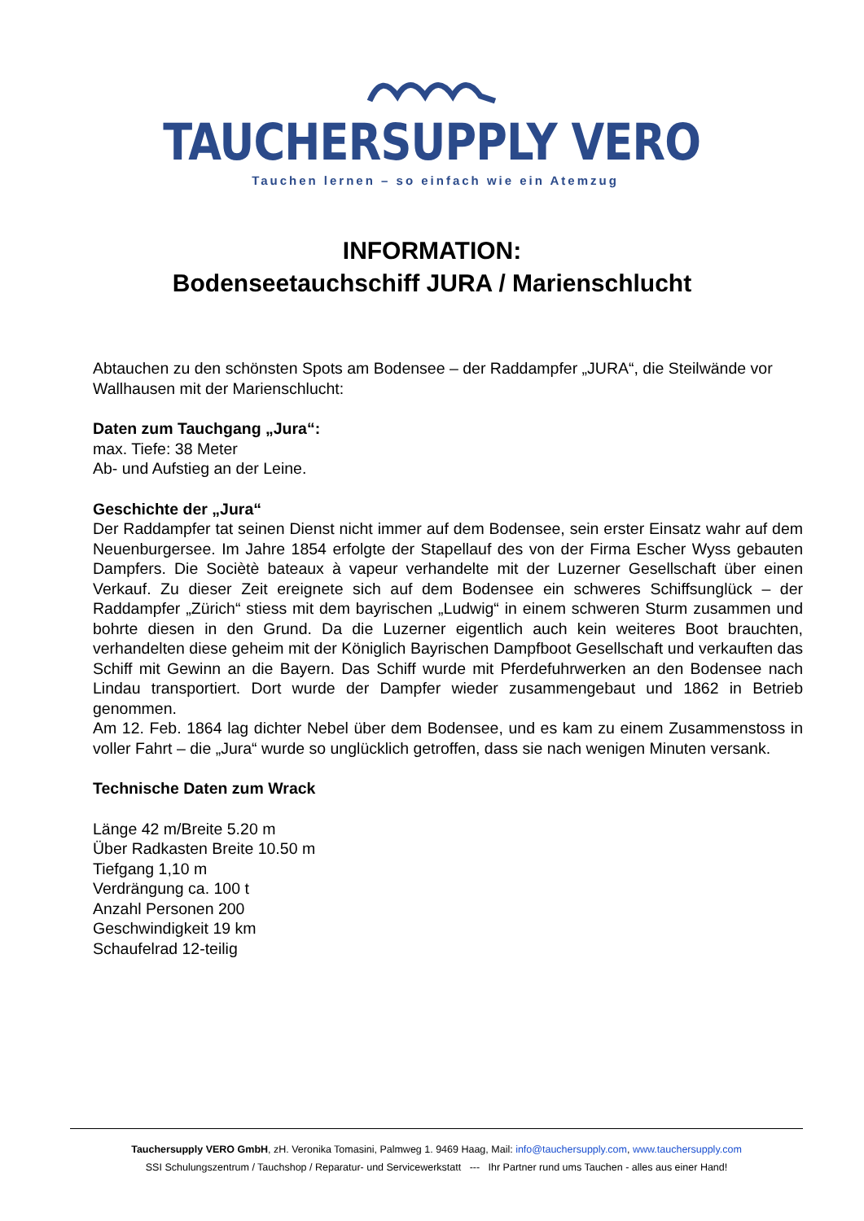TAUCHERSUPPLY VERO
Tauchen lernen – so einfach wie ein Atemzug
INFORMATION:
Bodenseetauchschiff JURA / Marienschlucht
Abtauchen zu den schönsten Spots am Bodensee – der Raddampfer „JURA“, die Steilwände vor Wallhausen mit der Marienschlucht:
Daten zum Tauchgang „Jura“:
max. Tiefe: 38 Meter
Ab- und Aufstieg an der Leine.
Geschichte der „Jura“
Der Raddampfer tat seinen Dienst nicht immer auf dem Bodensee, sein erster Einsatz wahr auf dem Neuenburgersee. Im Jahre 1854 erfolgte der Stapellauf des von der Firma Escher Wyss gebauten Dampfers. Die Sociètè bateaux à vapeur verhandelte mit der Luzerner Gesellschaft über einen Verkauf. Zu dieser Zeit ereignete sich auf dem Bodensee ein schweres Schiffsunglück – der Raddampfer „Zürich“ stiess mit dem bayrischen „Ludwig“ in einem schweren Sturm zusammen und bohrte diesen in den Grund. Da die Luzerner eigentlich auch kein weiteres Boot brauchten, verhandelten diese geheim mit der Königlich Bayrischen Dampfboot Gesellschaft und verkauften das Schiff mit Gewinn an die Bayern. Das Schiff wurde mit Pferdefuhrwerken an den Bodensee nach Lindau transportiert. Dort wurde der Dampfer wieder zusammengebaut und 1862 in Betrieb genommen.
Am 12. Feb. 1864 lag dichter Nebel über dem Bodensee, und es kam zu einem Zusammenstoss in voller Fahrt – die „Jura“ wurde so unglücklich getroffen, dass sie nach wenigen Minuten versank.
Technische Daten zum Wrack
Länge 42 m/Breite 5.20 m
Über Radkasten Breite 10.50 m
Tiefgang 1,10 m
Verdrängung ca. 100 t
Anzahl Personen 200
Geschwindigkeit 19 km
Schaufelrad 12-teilig
Tauchersupply VERO GmbH, zH. Veronika Tomasini, Palmweg 1. 9469 Haag, Mail: info@tauchersupply.com, www.tauchersupply.com
SSI Schulungszentrum / Tauchshop / Reparatur- und Servicewerkstatt --- Ihr Partner rund ums Tauchen - alles aus einer Hand!